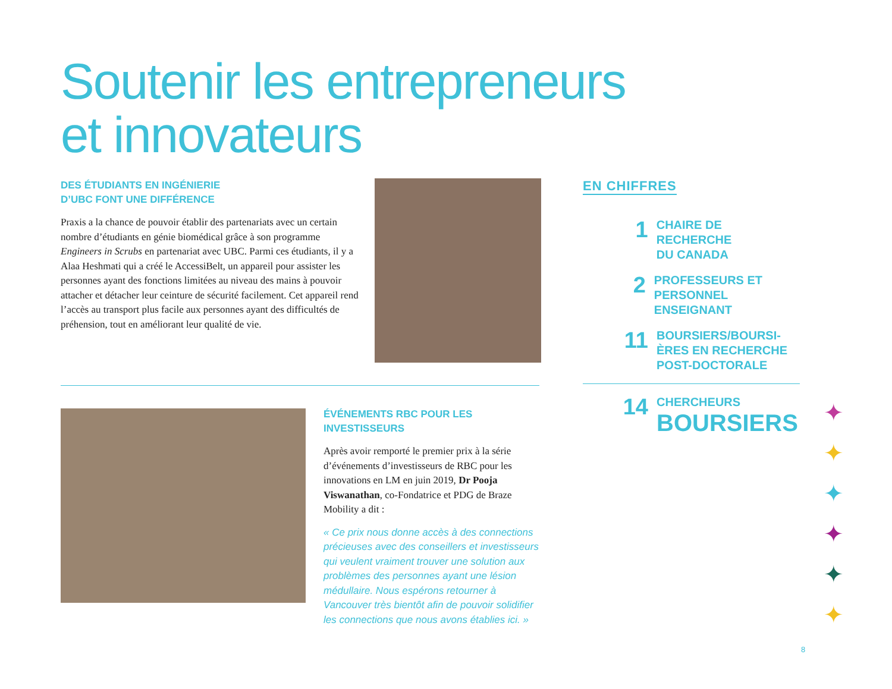Soutenir les entrepreneurs
et innovateurs
DES ÉTUDIANTS EN INGÉNIERIE
D’UBC FONT UNE DIFFÉRENCE
Praxis a la chance de pouvoir établir des partenariats avec un certain nombre d’étudiants en génie biomédical grâce à son programme Engineers in Scrubs en partenariat avec UBC. Parmi ces étudiants, il y a Alaa Heshmati qui a créé le AccessiBelt, un appareil pour assister les personnes ayant des fonctions limitées au niveau des mains à pouvoir attacher et détacher leur ceinture de sécurité facilement. Cet appareil rend l’accès au transport plus facile aux personnes ayant des difficultés de préhension, tout en améliorant leur qualité de vie.
ÉVÉNEMENTS RBC POUR LES
INVESTISSEURS
Après avoir remporté le premier prix à la série d’événements d’investisseurs de RBC pour les innovations en LM en juin 2019, Dr Pooja Viswanathan, co-Fondatrice et PDG de Braze Mobility a dit :
« Ce prix nous donne accès à des connections précieuses avec des conseillers et investisseurs qui veulent vraiment trouver une solution aux problèmes des personnes ayant une lésion médullaire. Nous espérons retourner à Vancouver très bientôt afin de pouvoir solidifier les connections que nous avons établies ici. »
EN CHIFFRES
1
CHAIRE DE RECHERCHE
DU CANADA
2
PROFESSEURS ET
PERSONNEL ENSEIGNANT
11
BOURSIERS/BOURSI-
ÈRES EN RECHERCHE
POST-DOCTORALE
14
CHERCHEURS
BOURSIERS
8
✦
✦
✦
✦
✦
✦